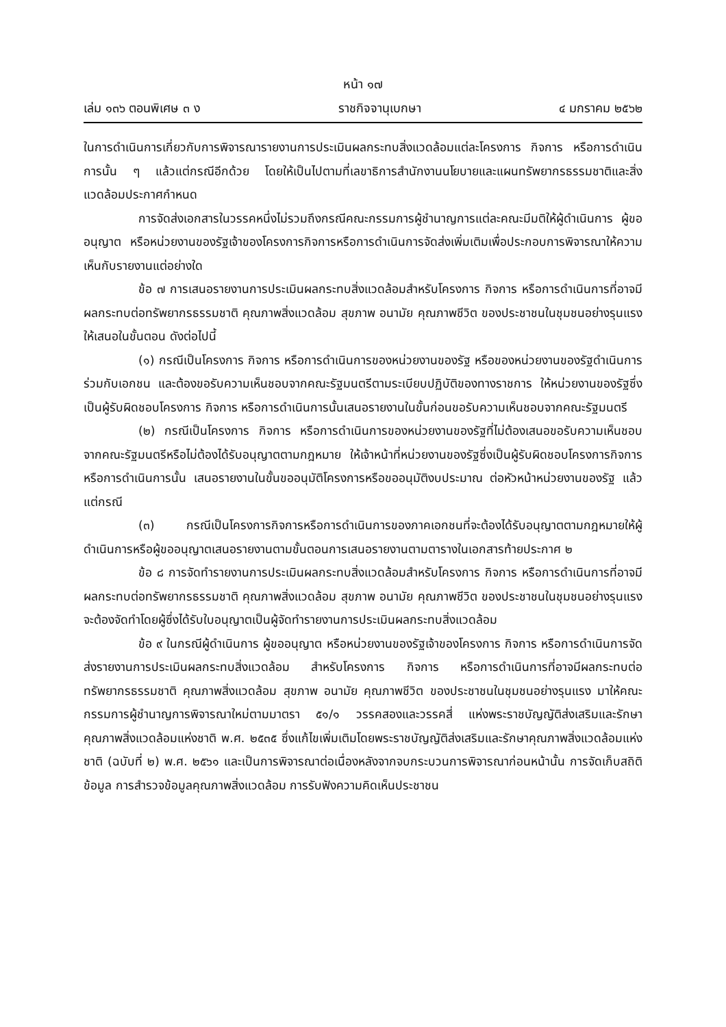หน้า ๑๗
เล่ม ๑๓๖ ตอนพิเศษ ๓ ง ราชกิจจานุเบกษา ๔ มกราคม ๒๕๖๒
ในการดำเนินการเกี่ยวกับการพิจารณารายงานการประเมินผลกระทบสิ่งแวดล้อมแต่ละโครงการ กิจการ หรือการดำเนินการนั้น ๆ แล้วแต่กรณีอีกด้วย โดยให้เป็นไปตามที่เลขาธิการสำนักงานนโยบายและแผนทรัพยากรธรรมชาติและสิ่งแวดล้อมประกาศกำหนด
การจัดส่งเอกสารในวรรคหนึ่งไม่รวมถึงกรณีคณะกรรมการผู้ชำนาญการแต่ละคณะมีมติให้ผู้ดำเนินการ ผู้ขออนุญาต หรือหน่วยงานของรัฐเจ้าของโครงการกิจการหรือการดำเนินการจัดส่งเพิ่มเติมเพื่อประกอบการพิจารณาให้ความเห็นกับรายงานแต่อย่างใด
ข้อ ๗ การเสนอรายงานการประเมินผลกระทบสิ่งแวดล้อมสำหรับโครงการ กิจการ หรือการดำเนินการที่อาจมีผลกระทบต่อทรัพยากรธรรมชาติ คุณภาพสิ่งแวดล้อม สุขภาพ อนามัย คุณภาพชีวิต ของประชาชนในชุมชนอย่างรุนแรงให้เสนอในขั้นตอน ดังต่อไปนี้
(๑) กรณีเป็นโครงการ กิจการ หรือการดำเนินการของหน่วยงานของรัฐ หรือของหน่วยงานของรัฐดำเนินการร่วมกับเอกชน และต้องขอรับความเห็นชอบจากคณะรัฐมนตรีตามระเบียบปฏิบัติของทางราชการ ให้หน่วยงานของรัฐซึ่งเป็นผู้รับผิดชอบโครงการ กิจการ หรือการดำเนินการนั้นเสนอรายงานในขั้นก่อนขอรับความเห็นชอบจากคณะรัฐมนตรี
(๒) กรณีเป็นโครงการ กิจการ หรือการดำเนินการของหน่วยงานของรัฐที่ไม่ต้องเสนอขอรับความเห็นชอบจากคณะรัฐมนตรีหรือไม่ต้องได้รับอนุญาตตามกฎหมาย ให้เจ้าหน้าที่หน่วยงานของรัฐซึ่งเป็นผู้รับผิดชอบโครงการกิจการหรือการดำเนินการนั้น เสนอรายงานในขั้นขออนุมัติโครงการหรือขออนุมัติงบประมาณ ต่อหัวหน้าหน่วยงานของรัฐ แล้วแต่กรณี
(๓) กรณีเป็นโครงการกิจการหรือการดำเนินการของภาคเอกชนที่จะต้องได้รับอนุญาตตามกฎหมายให้ผู้ดำเนินการหรือผู้ขออนุญาตเสนอรายงานตามขั้นตอนการเสนอรายงานตามตารางในเอกสารท้ายประกาศ ๒
ข้อ ๘ การจัดทำรายงานการประเมินผลกระทบสิ่งแวดล้อมสำหรับโครงการ กิจการ หรือการดำเนินการที่อาจมีผลกระทบต่อทรัพยากรธรรมชาติ คุณภาพสิ่งแวดล้อม สุขภาพ อนามัย คุณภาพชีวิต ของประชาชนในชุมชนอย่างรุนแรง จะต้องจัดทำโดยผู้ซึ่งได้รับใบอนุญาตเป็นผู้จัดทำรายงานการประเมินผลกระทบสิ่งแวดล้อม
ข้อ ๙ ในกรณีผู้ดำเนินการ ผู้ขออนุญาต หรือหน่วยงานของรัฐเจ้าของโครงการ กิจการ หรือการดำเนินการจัดส่งรายงานการประเมินผลกระทบสิ่งแวดล้อม สำหรับโครงการ กิจการ หรือการดำเนินการที่อาจมีผลกระทบต่อทรัพยากรธรรมชาติ คุณภาพสิ่งแวดล้อม สุขภาพ อนามัย คุณภาพชีวิต ของประชาชนในชุมชนอย่างรุนแรง มาให้คณะกรรมการผู้ชำนาญการพิจารณาใหม่ตามมาตรา ๕๑/๑ วรรคสองและวรรคสี่ แห่งพระราชบัญญัติส่งเสริมและรักษาคุณภาพสิ่งแวดล้อมแห่งชาติ พ.ศ. ๒๕๓๕ ซึ่งแก้ไขเพิ่มเติมโดยพระราชบัญญัติส่งเสริมและรักษาคุณภาพสิ่งแวดล้อมแห่งชาติ (ฉบับที่ ๒) พ.ศ. ๒๕๖๑ และเป็นการพิจารณาต่อเนื่องหลังจากจบกระบวนการพิจารณาก่อนหน้านั้น การจัดเก็บสถิติข้อมูล การสำรวจข้อมูลคุณภาพสิ่งแวดล้อม การรับฟังความคิดเห็นประชาชน